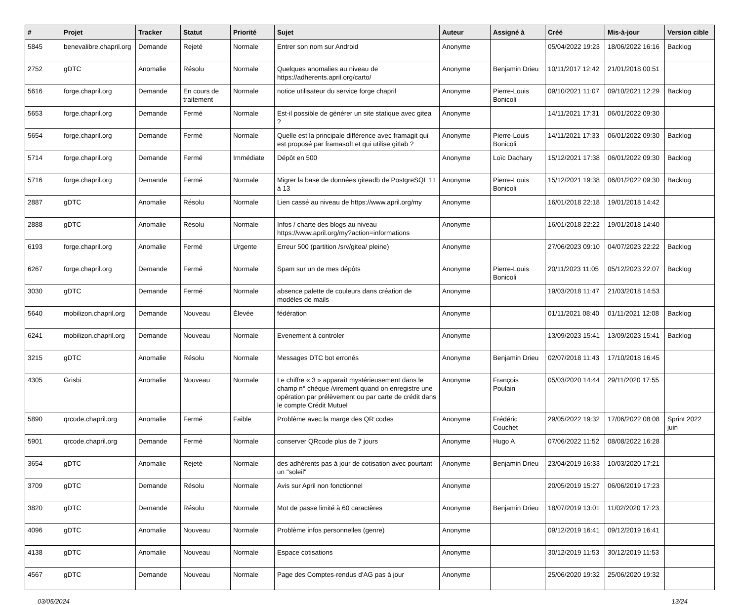| # | Projet | Tracker | Statut | Priorité | Sujet | Auteur | Assigné à | Créé | Mis-à-jour | Version cible |
| --- | --- | --- | --- | --- | --- | --- | --- | --- | --- | --- |
| 5845 | benevalibre.chapril.org | Demande | Rejeté | Normale | Entrer son nom sur Android | Anonyme | | 05/04/2022 19:23 | 18/06/2022 16:16 | Backlog |
| 2752 | gDTC | Anomalie | Résolu | Normale | Quelques anomalies au niveau de https://adherents.april.org/carto/ | Anonyme | Benjamin Drieu | 10/11/2017 12:42 | 21/01/2018 00:51 | |
| 5616 | forge.chapril.org | Demande | En cours de traitement | Normale | notice utilisateur du service forge chapril | Anonyme | Pierre-Louis Bonicoli | 09/10/2021 11:07 | 09/10/2021 12:29 | Backlog |
| 5653 | forge.chapril.org | Demande | Fermé | Normale | Est-il possible de générer un site statique avec gitea ? | Anonyme | | 14/11/2021 17:31 | 06/01/2022 09:30 | |
| 5654 | forge.chapril.org | Demande | Fermé | Normale | Quelle est la principale différence avec framagit qui est proposé par framasoft et qui utilise gitlab ? | Anonyme | Pierre-Louis Bonicoli | 14/11/2021 17:33 | 06/01/2022 09:30 | Backlog |
| 5714 | forge.chapril.org | Demande | Fermé | Immédiate | Dépôt en 500 | Anonyme | Loïc Dachary | 15/12/2021 17:38 | 06/01/2022 09:30 | Backlog |
| 5716 | forge.chapril.org | Demande | Fermé | Normale | Migrer la base de données giteadb de PostgreSQL 11 à 13 | Anonyme | Pierre-Louis Bonicoli | 15/12/2021 19:38 | 06/01/2022 09:30 | Backlog |
| 2887 | gDTC | Anomalie | Résolu | Normale | Lien cassé au niveau de https://www.april.org/my | Anonyme | | 16/01/2018 22:18 | 19/01/2018 14:42 | |
| 2888 | gDTC | Anomalie | Résolu | Normale | Infos / charte des blogs au niveau https://www.april.org/my?action=informations | Anonyme | | 16/01/2018 22:22 | 19/01/2018 14:40 | |
| 6193 | forge.chapril.org | Anomalie | Fermé | Urgente | Erreur 500 (partition /srv/gitea/ pleine) | Anonyme | | 27/06/2023 09:10 | 04/07/2023 22:22 | Backlog |
| 6267 | forge.chapril.org | Demande | Fermé | Normale | Spam sur un de mes dépôts | Anonyme | Pierre-Louis Bonicoli | 20/11/2023 11:05 | 05/12/2023 22:07 | Backlog |
| 3030 | gDTC | Demande | Fermé | Normale | absence palette de couleurs dans création de modèles de mails | Anonyme | | 19/03/2018 11:47 | 21/03/2018 14:53 | |
| 5640 | mobilizon.chapril.org | Demande | Nouveau | Élevée | fédération | Anonyme | | 01/11/2021 08:40 | 01/11/2021 12:08 | Backlog |
| 6241 | mobilizon.chapril.org | Demande | Nouveau | Normale | Evenement à controler | Anonyme | | 13/09/2023 15:41 | 13/09/2023 15:41 | Backlog |
| 3215 | gDTC | Anomalie | Résolu | Normale | Messages DTC bot erronés | Anonyme | Benjamin Drieu | 02/07/2018 11:43 | 17/10/2018 16:45 | |
| 4305 | Grisbi | Anomalie | Nouveau | Normale | Le chiffre « 3 » apparaît mystérieusement dans le champ n° chèque /virement quand on enregistre une opération par prélèvement ou par carte de crédit dans le compte Crédit Mutuel | Anonyme | François Poulain | 05/03/2020 14:44 | 29/11/2020 17:55 | |
| 5890 | qrcode.chapril.org | Anomalie | Fermé | Faible | Problème avec la marge des QR codes | Anonyme | Frédéric Couchet | 29/05/2022 19:32 | 17/06/2022 08:08 | Sprint 2022 juin |
| 5901 | qrcode.chapril.org | Demande | Fermé | Normale | conserver QRcode plus de 7 jours | Anonyme | Hugo A | 07/06/2022 11:52 | 08/08/2022 16:28 | |
| 3654 | gDTC | Anomalie | Rejeté | Normale | des adhérents pas à jour de cotisation avec pourtant un "soleil" | Anonyme | Benjamin Drieu | 23/04/2019 16:33 | 10/03/2020 17:21 | |
| 3709 | gDTC | Demande | Résolu | Normale | Avis sur April non fonctionnel | Anonyme | | 20/05/2019 15:27 | 06/06/2019 17:23 | |
| 3820 | gDTC | Demande | Résolu | Normale | Mot de passe limité à 60 caractères | Anonyme | Benjamin Drieu | 18/07/2019 13:01 | 11/02/2020 17:23 | |
| 4096 | gDTC | Anomalie | Nouveau | Normale | Problème infos personnelles (genre) | Anonyme | | 09/12/2019 16:41 | 09/12/2019 16:41 | |
| 4138 | gDTC | Anomalie | Nouveau | Normale | Espace cotisations | Anonyme | | 30/12/2019 11:53 | 30/12/2019 11:53 | |
| 4567 | gDTC | Demande | Nouveau | Normale | Page des Comptes-rendus d'AG pas à jour | Anonyme | | 25/06/2020 19:32 | 25/06/2020 19:32 | |
03/05/2024 13/24